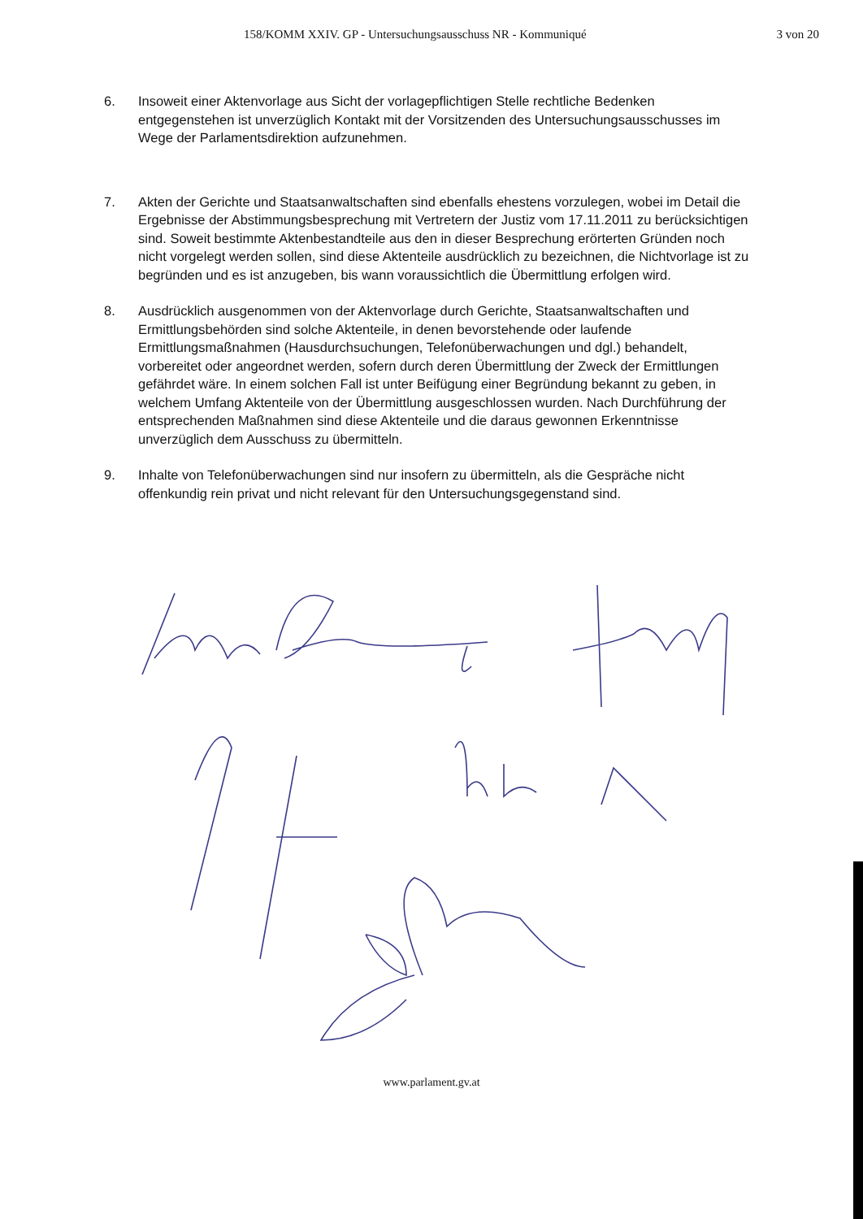158/KOMM XXIV. GP - Untersuchungsausschuss NR - Kommuniqué 3 von 20
6. Insoweit einer Aktenvorlage aus Sicht der vorlagepflichtigen Stelle rechtliche Bedenken entgegenstehen ist unverzüglich Kontakt mit der Vorsitzenden des Untersuchungsausschusses im Wege der Parlamentsdirektion aufzunehmen.
7. Akten der Gerichte und Staatsanwaltschaften sind ebenfalls ehestens vorzulegen, wobei im Detail die Ergebnisse der Abstimmungsbesprechung mit Vertretern der Justiz vom 17.11.2011 zu berücksichtigen sind. Soweit bestimmte Aktenbestandteile aus den in dieser Besprechung erörterten Gründen noch nicht vorgelegt werden sollen, sind diese Aktenteile ausdrücklich zu bezeichnen, die Nichtvorlage ist zu begründen und es ist anzugeben, bis wann voraussichtlich die Übermittlung erfolgen wird.
8. Ausdrücklich ausgenommen von der Aktenvorlage durch Gerichte, Staatsanwaltschaften und Ermittlungsbehörden sind solche Aktenteile, in denen bevorstehende oder laufende Ermittlungsmaßnahmen (Hausdurchsuchungen, Telefonüberwachungen und dgl.) behandelt, vorbereitet oder angeordnet werden, sofern durch deren Übermittlung der Zweck der Ermittlungen gefährdet wäre. In einem solchen Fall ist unter Beifügung einer Begründung bekannt zu geben, in welchem Umfang Aktenteile von der Übermittlung ausgeschlossen wurden. Nach Durchführung der entsprechenden Maßnahmen sind diese Aktenteile und die daraus gewonnen Erkenntnisse unverzüglich dem Ausschuss zu übermitteln.
9. Inhalte von Telefonüberwachungen sind nur insofern zu übermitteln, als die Gespräche nicht offenkundig rein privat und nicht relevant für den Untersuchungsgegenstand sind.
www.parlament.gv.at